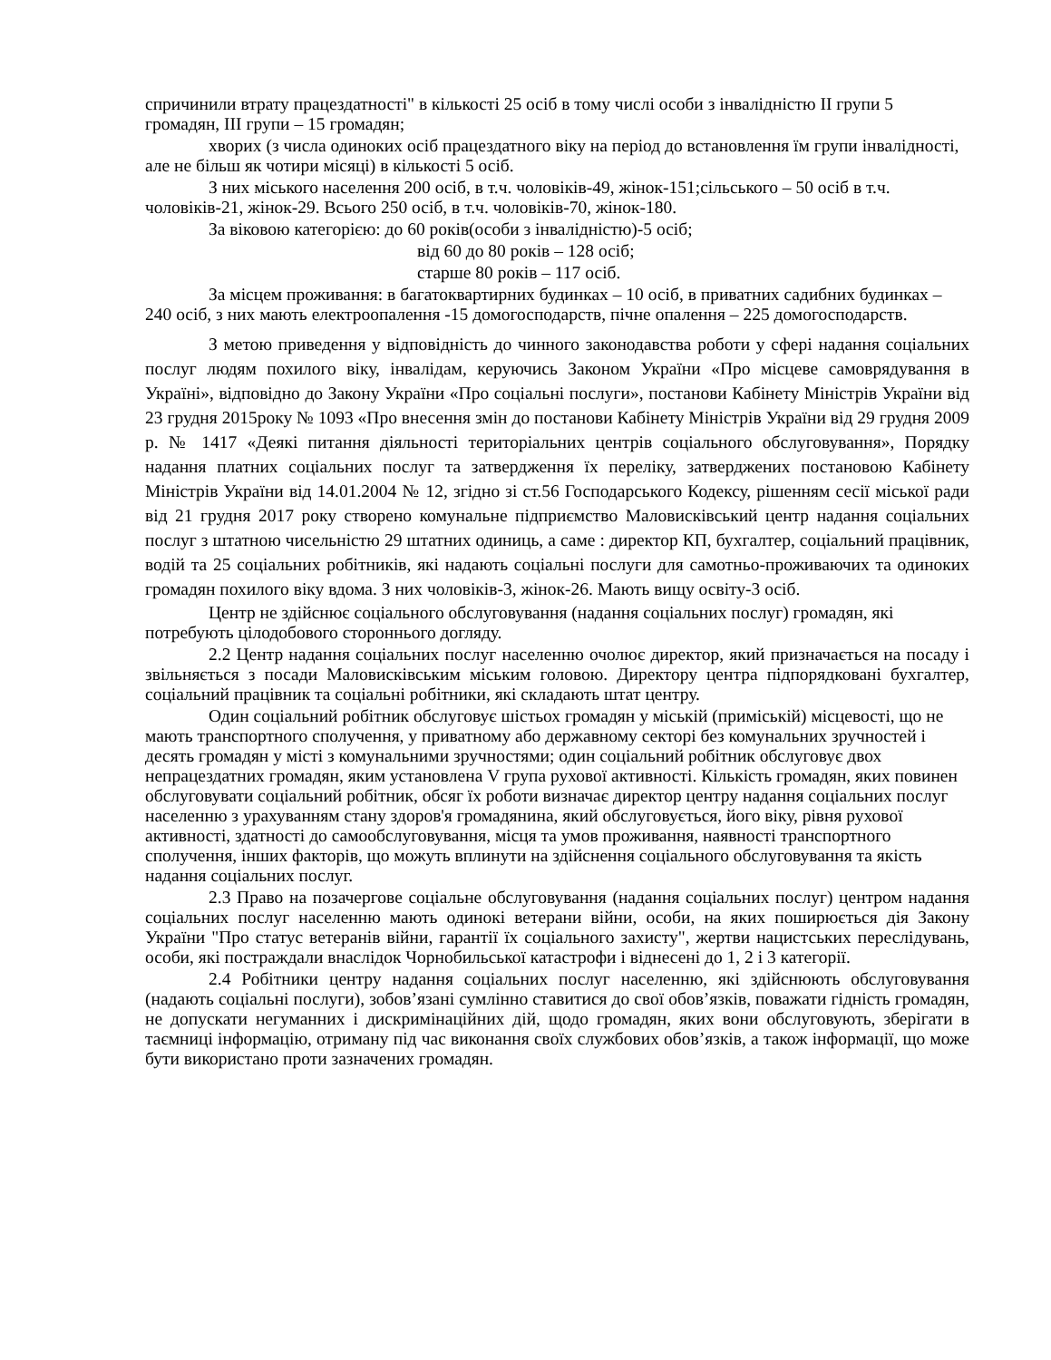спричинили втрату працездатності" в кількості 25 осіб в тому числі особи з інвалідністю II групи 5 громадян, III групи – 15 громадян;
хворих (з числа одиноких осіб працездатного віку на період до встановлення їм групи інвалідності, але не більш як чотири місяці) в кількості 5 осіб.
З них міського населення 200 осіб, в т.ч. чоловіків-49, жінок-151;сільського – 50 осіб в т.ч. чоловіків-21, жінок-29. Всього 250 осіб, в т.ч. чоловіків-70, жінок-180.
За віковою категорією: до 60 років(особи з інвалідністю)-5 осіб;
від 60 до 80 років – 128 осіб;
старше 80 років – 117 осіб.
За місцем проживання: в багатоквартирних будинках – 10 осіб, в приватних садибних будинках – 240 осіб, з них мають електроопалення -15 домогосподарств, пічне опалення – 225 домогосподарств.
З метою приведення у відповідність до чинного законодавства роботи у сфері надання соціальних послуг людям похилого віку, інвалідам, керуючись Законом України «Про місцеве самоврядування в Україні», відповідно до Закону України «Про соціальні послуги», постанови Кабінету Міністрів України від 23 грудня 2015року № 1093 «Про внесення змін до постанови Кабінету Міністрів України від 29 грудня 2009 р. № 1417 «Деякі питання діяльності територіальних центрів соціального обслуговування», Порядку надання платних соціальних послуг та затвердження їх переліку, затверджених постановою Кабінету Міністрів України від 14.01.2004 № 12, згідно зі ст.56 Господарського Кодексу, рішенням сесії міської ради від 21 грудня 2017 року створено комунальне підприємство Маловисківський центр надання соціальних послуг з штатною чисельністю 29 штатних одиниць, а саме : директор КП, бухгалтер, соціальний працівник, водій та 25 соціальних робітників, які надають соціальні послуги для самотньо-проживаючих та одиноких громадян похилого віку вдома. З них чоловіків-3, жінок-26. Мають вищу освіту-3 осіб.
Центр не здійснює соціального обслуговування (надання соціальних послуг) громадян, які потребують цілодобового стороннього догляду.
2.2 Центр надання соціальних послуг населенню очолює директор, який призначається на посаду і звільняється з посади Маловисківським міським головою. Директору центра підпорядковані бухгалтер, соціальний працівник та соціальні робітники, які складають штат центру.
Один соціальний робітник обслуговує шістьох громадян у міській (приміській) місцевості, що не мають транспортного сполучення, у приватному або державному секторі без комунальних зручностей і десять громадян у місті з комунальними зручностями; один соціальний робітник обслуговує двох непрацездатних громадян, яким установлена V група рухової активності. Кількість громадян, яких повинен обслуговувати соціальний робітник, обсяг їх роботи визначає директор центру надання соціальних послуг населенню з урахуванням стану здоров'я громадянина, який обслуговується, його віку, рівня рухової активності, здатності до самообслуговування, місця та умов проживання, наявності транспортного сполучення, інших факторів, що можуть вплинути на здійснення соціального обслуговування та якість надання соціальних послуг.
2.3 Право на позачергове соціальне обслуговування (надання соціальних послуг) центром надання соціальних послуг населенню мають одинокі ветерани війни, особи, на яких поширюється дія Закону України "Про статус ветеранів війни, гарантії їх соціального захисту", жертви нацистських переслідувань, особи, які постраждали внаслідок Чорнобильської катастрофи і віднесені до 1, 2 і 3 категорії.
2.4 Робітники центру надання соціальних послуг населенню, які здійснюють обслуговування (надають соціальні послуги), зобов’язані сумлінно ставитися до свої обов’язків, поважати гідність громадян, не допускати негуманних і дискримінаційних дій, щодо громадян, яких вони обслуговують, зберігати в таємниці інформацію, отриману під час виконання своїх службових обов’язків, а також інформації, що може бути використано проти зазначених громадян.